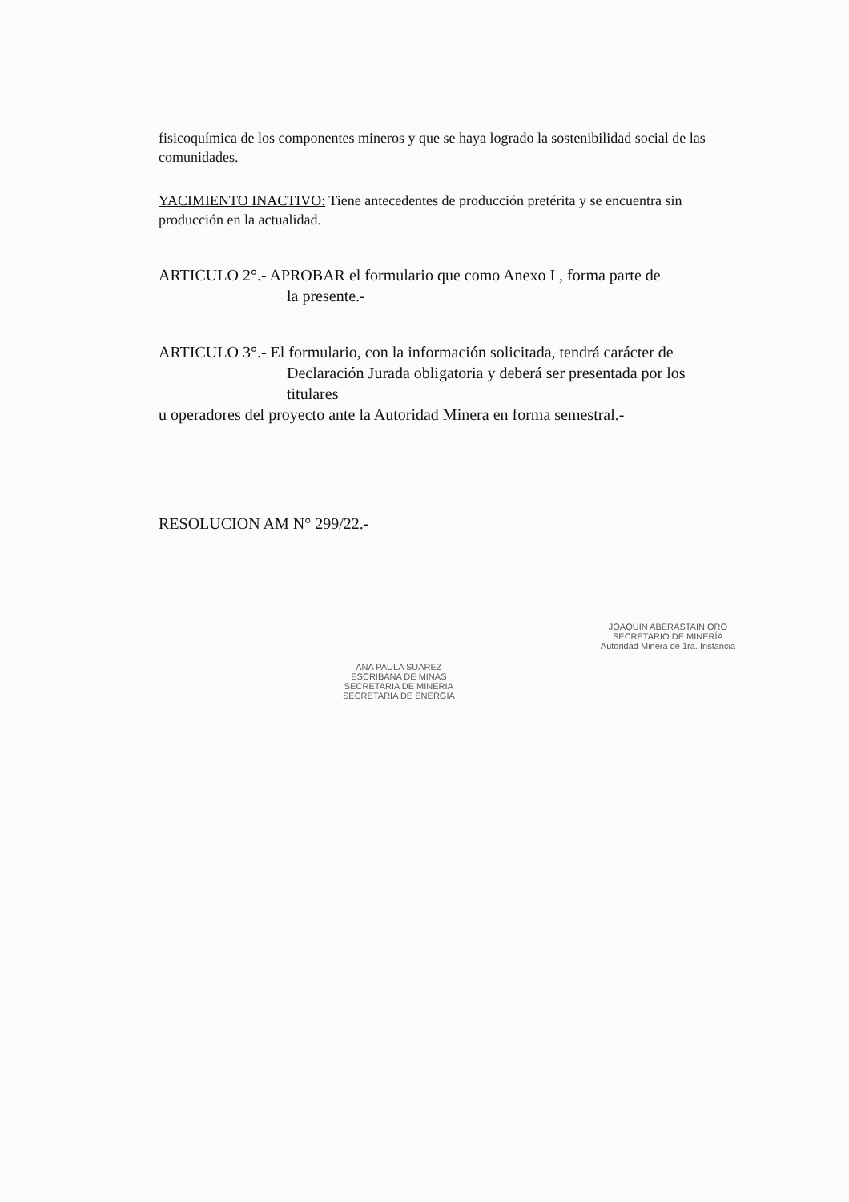fisicoquímica de los componentes mineros y que se haya logrado la sostenibilidad social de las comunidades.
YACIMIENTO INACTIVO: Tiene antecedentes de producción pretérita y se encuentra sin producción en la actualidad.
ARTICULO 2°.- APROBAR el formulario que como Anexo I , forma parte de
la presente.-
ARTICULO 3°.- El formulario, con la información solicitada, tendrá carácter de
Declaración Jurada obligatoria y deberá ser presentada por los titulares
u operadores del proyecto ante la Autoridad Minera en forma semestral.-
RESOLUCION AM N° 299/22.-
ANA PAULA SUAREZ
ESCRIBANA DE MINAS
SECRETARIA DE MINERIA
SECRETARIA DE ENERGIA
JOAQUIN ABERASTAIN ORO
SECRETARIO DE MINERÍA
Autoridad Minera de 1ra. Instancia